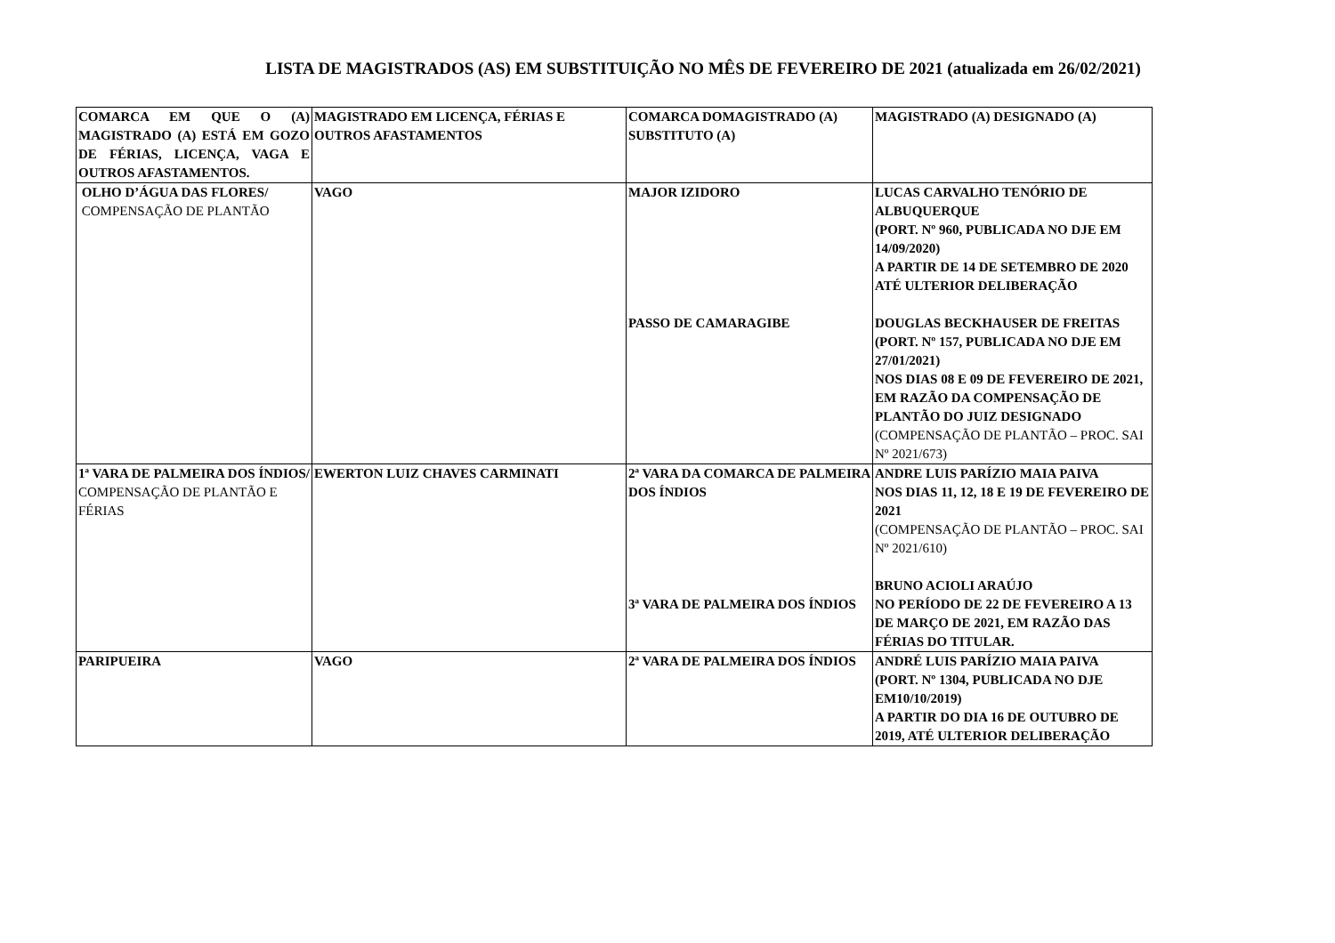LISTA DE MAGISTRADOS (AS) EM SUBSTITUIÇÃO NO MÊS DE FEVEREIRO DE 2021 (atualizada em 26/02/2021)
| COMARCA EM QUE O (A) MAGISTRADO (A) ESTÁ EM GOZO DE FÉRIAS, LICENÇA, VAGA E OUTROS AFASTAMENTOS. | MAGISTRADO EM LICENÇA, FÉRIAS E OUTROS AFASTAMENTOS | COMARCA DOMAGISTRADO (A) SUBSTITUTO (A) | MAGISTRADO (A) DESIGNADO (A) |
| OLHO D’ÁGUA DAS FLORES/ COMPENSAÇÃO DE PLANTÃO | VAGO | MAJOR IZIDORO PASSO DE CAMARAGIBE | LUCAS CARVALHO TENÓRIO DE ALBUQUERQUE (PORT. Nº 960, PUBLICADA NO DJE EM 14/09/2020) A PARTIR DE 14 DE SETEMBRO DE 2020 ATÉ ULTERIOR DELIBERAÇÃO DOUGLAS BECKHAUSER DE FREITAS (PORT. Nº 157, PUBLICADA NO DJE EM 27/01/2021) NOS DIAS 08 E 09 DE FEVEREIRO DE 2021, EM RAZÃO DA COMPENSAÇÃO DE PLANTÃO DO JUIZ DESIGNADO (COMPENSAÇÃO DE PLANTÃO – PROC. SAI Nº 2021/673) |
| 1ª VARA DE PALMEIRA DOS ÍNDIOS/ COMPENSAÇÃO DE PLANTÃO E FÉRIAS | EWERTON LUIZ CHAVES CARMINATI | 2ª VARA DA COMARCA DE PALMEIRA DOS ÍNDIOS 3ª VARA DE PALMEIRA DOS ÍNDIOS | ANDRE LUIS PARÍZIO MAIA PAIVA NOS DIAS 11, 12, 18 E 19 DE FEVEREIRO DE 2021 (COMPENSAÇÃO DE PLANTÃO – PROC. SAI Nº 2021/610) BRUNO ACIOLI ARAÚJO NO PERÍODO DE 22 DE FEVEREIRO A 13 DE MARÇO DE 2021, EM RAZÃO DAS FÉRIAS DO TITULAR. |
| PARIPUEIRA | VAGO | 2ª VARA DE PALMEIRA DOS ÍNDIOS | ANDRÉ LUIS PARÍZIO MAIA PAIVA (PORT. Nº 1304, PUBLICADA NO DJE EM10/10/2019) A PARTIR DO DIA 16 DE OUTUBRO DE 2019, ATÉ ULTERIOR DELIBERAÇÃO |